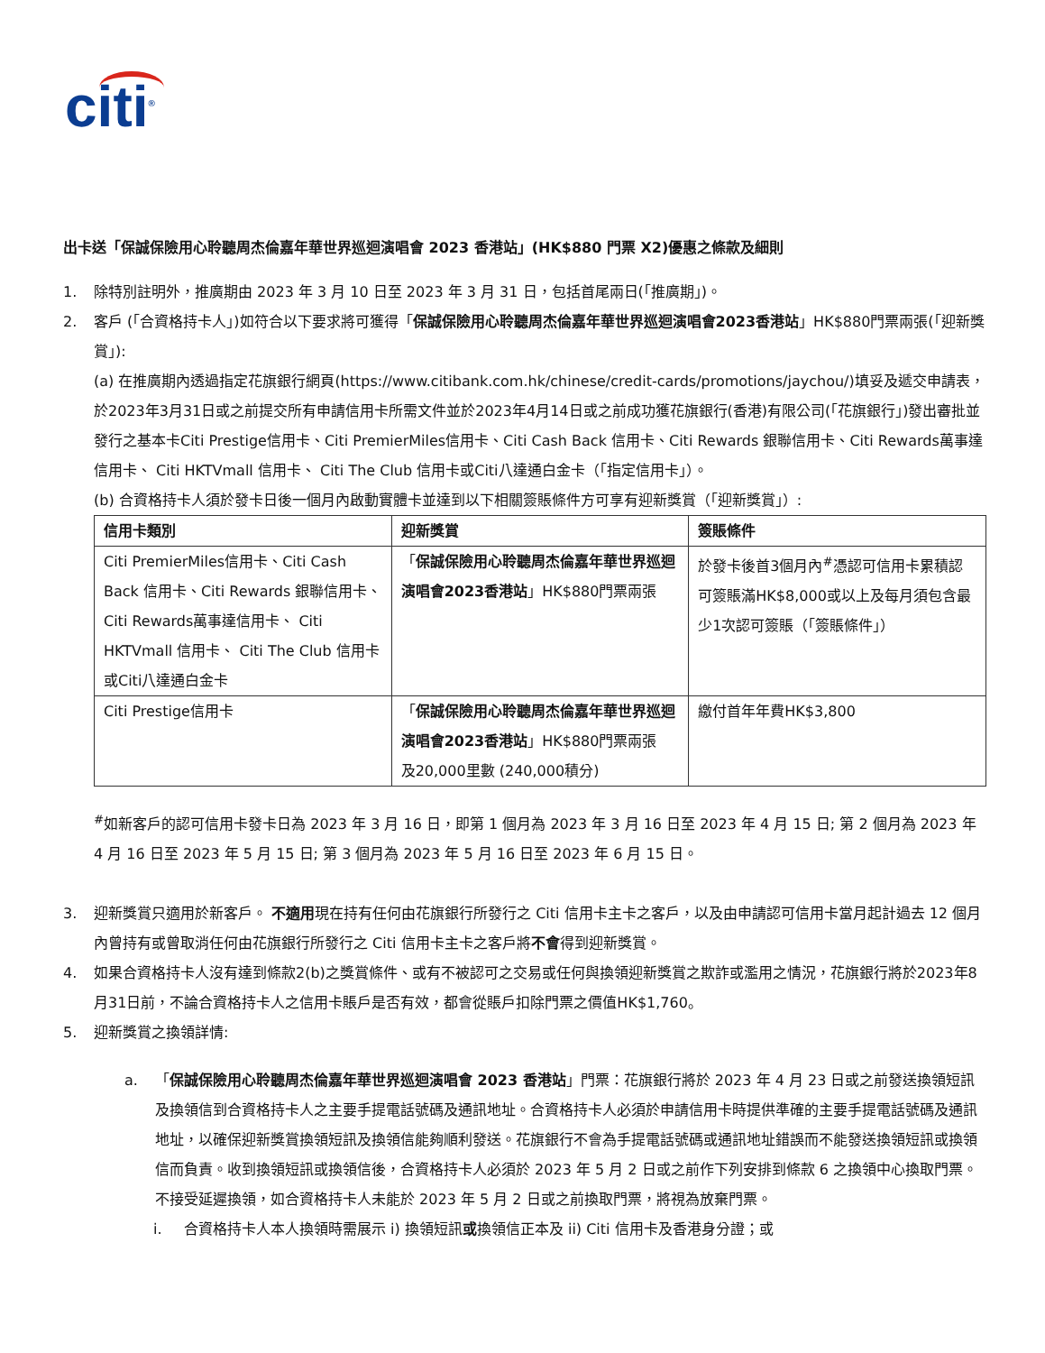citi<sup>®</sup>
出卡送「保誠保險用心聆聽周杰倫嘉年華世界巡迴演唱會 2023 香港站」(HK$880 門票 X2)優惠之條款及細則
1. 除特別註明外，推廣期由 2023 年 3 月 10 日至 2023 年 3 月 31 日，包括首尾兩日(「推廣期」)。
2. 客戶 (「合資格持卡人」)如符合以下要求將可獲得「保誠保險用心聆聽周杰倫嘉年華世界巡迴演唱會2023香港站」HK$880門票兩張(「迎新獎賞」):
(a) 在推廣期內透過指定花旗銀行網頁(https://www.citibank.com.hk/chinese/credit-cards/promotions/jaychou/)填妥及遞交申請表，於2023年3月31日或之前提交所有申請信用卡所需文件並於2023年4月14日或之前成功獲花旗銀行(香港)有限公司(「花旗銀行」)發出審批並發行之基本卡Citi Prestige信用卡、Citi PremierMiles信用卡、Citi Cash Back 信用卡、Citi Rewards 銀聯信用卡、Citi Rewards萬事達信用卡、 Citi HKTVmall 信用卡、 Citi The Club 信用卡或Citi八達通白金卡（「指定信用卡」）。
(b) 合資格持卡人須於發卡日後一個月內啟動實體卡並達到以下相關簽賬條件方可享有迎新獎賞（「迎新獎賞」）:
| 信用卡類別 | 迎新獎賞 | 簽賬條件 |
| --- | --- | --- |
| Citi PremierMiles信用卡、Citi Cash Back 信用卡、Citi Rewards 銀聯信用卡、Citi Rewards萬事達信用卡、 Citi HKTVmall 信用卡、 Citi The Club 信用卡或Citi八達通白金卡 | 「 保誠保險用心聆聽周杰倫嘉年華世界巡迴演唱會2023香港站 」HK$880門票兩張 | 於發卡後首3個月內<sup>#</sup>憑認可信用卡累積認可簽賬滿HK$8,000或以上及每月須包含最少1次認可簽賬（「簽賬條件」） |
| Citi Prestige信用卡 | 「 保誠保險用心聆聽周杰倫嘉年華世界巡迴演唱會2023香港站 」HK$880門票兩張 及20,000里數 (240,000積分) | 繳付首年年費HK$3,800 |
<sup>#</sup> 如新客戶的認可信用卡發卡日為 2023 年 3 月 16 日，即第 1 個月為 2023 年 3 月 16 日至 2023 年 4 月 15 日; 第 2 個月為 2023 年 4 月 16 日至 2023 年 5 月 15 日; 第 3 個月為 2023 年 5 月 16 日至 2023 年 6 月 15 日。
3. 迎新獎賞只適用於新客戶。 不適用現在持有任何由花旗銀行所發行之 Citi 信用卡主卡之客戶，以及由申請認可信用卡當月起計過去 12 個月內曾持有或曾取消任何由花旗銀行所發行之 Citi 信用卡主卡之客戶將不會得到迎新獎賞。
4. 如果合資格持卡人沒有達到條款2(b)之獎賞條件、或有不被認可之交易或任何與換領迎新獎賞之欺詐或濫用之情況，花旗銀行將於2023年8月31日前，不論合資格持卡人之信用卡賬戶是否有效，都會從賬戶扣除門票之價值HK$1,760。
5. 迎新獎賞之換領詳情:
a. 「保誠保險用心聆聽周杰倫嘉年華世界巡迴演唱會 2023 香港站」門票：花旗銀行將於 2023 年 4 月 23 日或之前發送換領短訊及換領信到合資格持卡人之主要手提電話號碼及通訊地址。合資格持卡人必須於申請信用卡時提供準確的主要手提電話號碼及通訊地址，以確保迎新獎賞換領短訊及換領信能夠順利發送。花旗銀行不會為手提電話號碼或通訊地址錯誤而不能發送換領短訊或換領信而負責。收到換領短訊或換領信後，合資格持卡人必須於 2023 年 5 月 2 日或之前作下列安排到條款 6 之換領中心換取門票。不接受延遲換領，如合資格持卡人未能於 2023 年 5 月 2 日或之前換取門票，將視為放棄門票。
i. 合資格持卡人本人換領時需展示 i) 換領短訊或換領信正本及 ii) Citi 信用卡及香港身分證；或